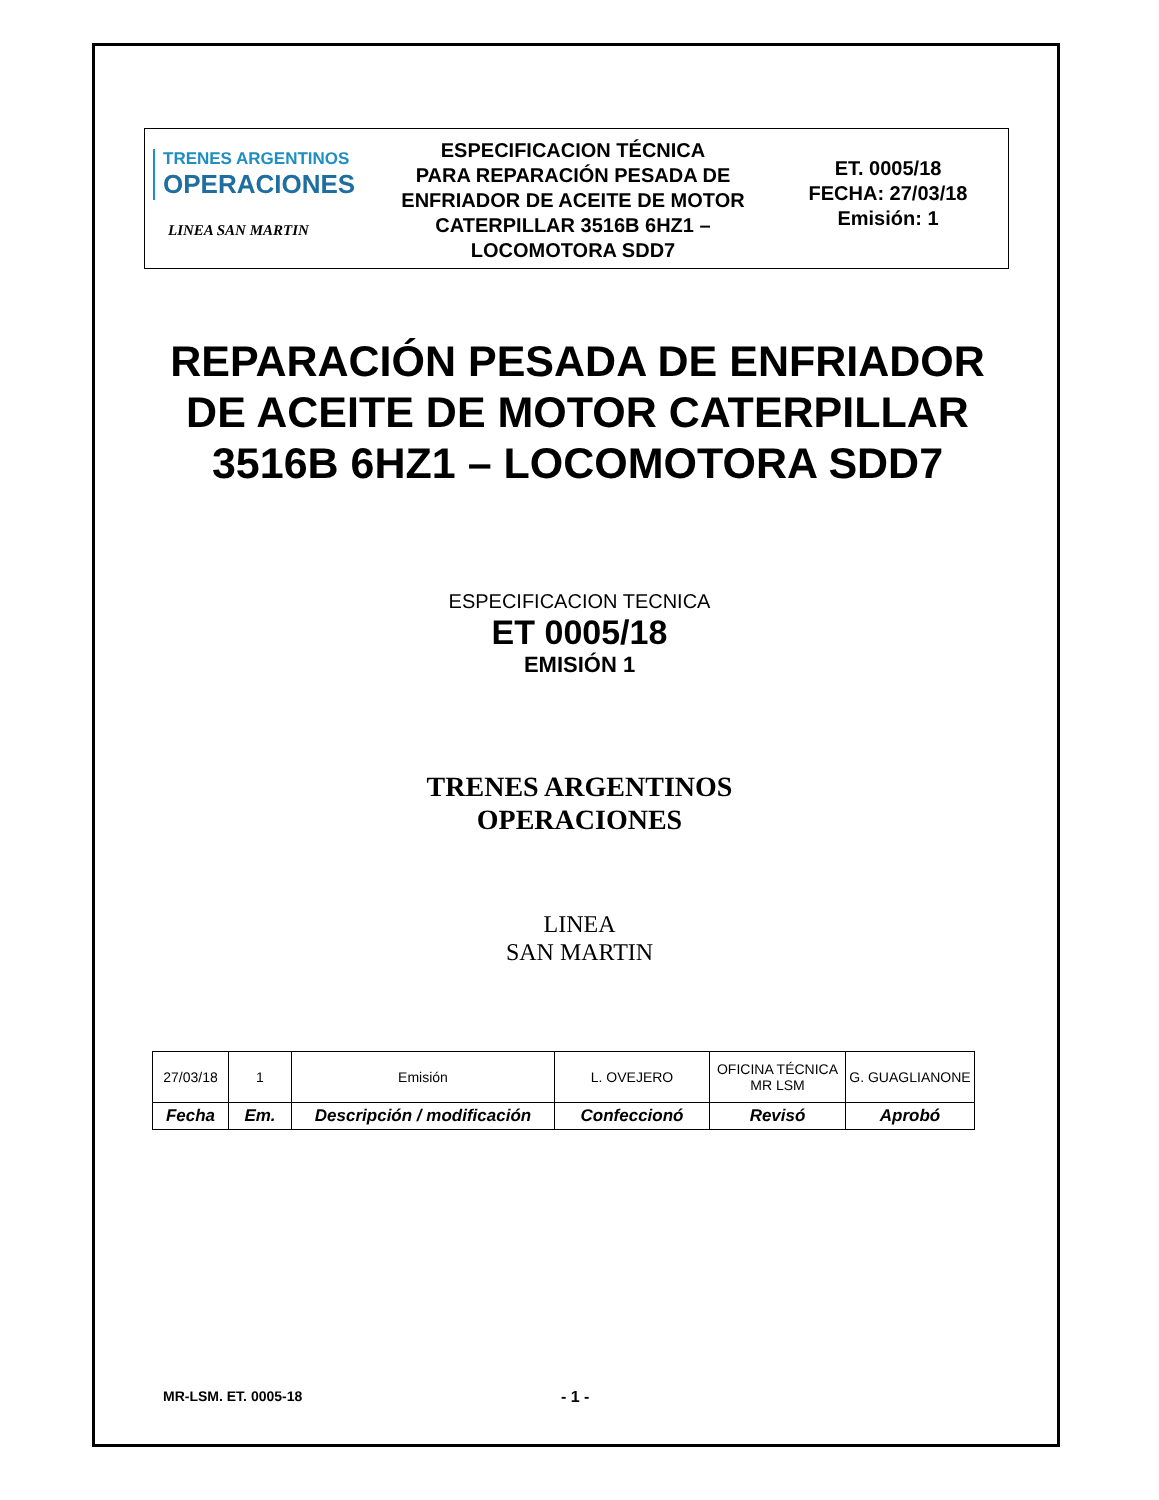TRENES ARGENTINOS
OPERACIONES
LINEA SAN MARTIN
ESPECIFICACION TÉCNICA
PARA REPARACIÓN PESADA DE
ENFRIADOR DE ACEITE DE MOTOR
CATERPILLAR 3516B 6HZ1 –
LOCOMOTORA SDD7
ET. 0005/18
FECHA: 27/03/18
Emisión: 1
REPARACIÓN PESADA DE ENFRIADOR DE ACEITE DE MOTOR CATERPILLAR 3516B 6HZ1 – LOCOMOTORA SDD7
ESPECIFICACION TECNICA
ET 0005/18
EMISIÓN 1
TRENES ARGENTINOS
OPERACIONES
LINEA
SAN MARTIN
| 27/03/18 | 1 | Emisión | L. OVEJERO | OFICINA TÉCNICA MR LSM | G. GUAGLIANONE |
| Fecha | Em. | Descripción / modificación | Confeccionó | Revisó | Aprobó |
MR-LSM. ET. 0005-18 - 1 -